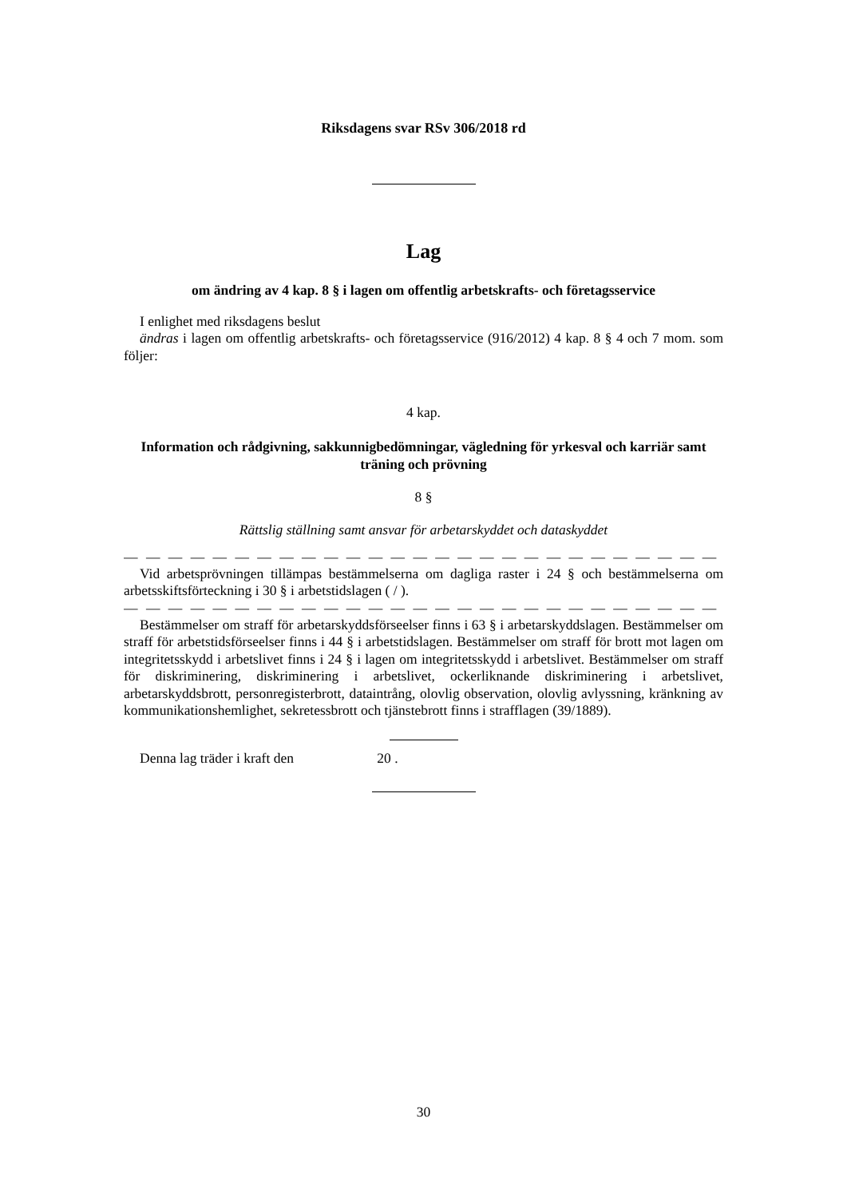Riksdagens svar RSv 306/2018 rd
Lag
om ändring av 4 kap. 8 § i lagen om offentlig arbetskrafts- och företagsservice
I enlighet med riksdagens beslut
ändras i lagen om offentlig arbetskrafts- och företagsservice (916/2012) 4 kap. 8 § 4 och 7 mom. som följer:
4 kap.
Information och rådgivning, sakkunnigbedömningar, vägledning för yrkesval och karriär samt träning och prövning
8 §
Rättslig ställning samt ansvar för arbetarskyddet och dataskyddet
— — — — — — — — — — — — — — — — — — — — — — — — — — — — — — — —
Vid arbetsprövningen tillämpas bestämmelserna om dagliga raster i 24 § och bestämmelserna om arbetsskiftsförteckning i 30 § i arbetstidslagen ( / ).
— — — — — — — — — — — — — — — — — — — — — — — — — — — — — — — —
Bestämmelser om straff för arbetarskyddsförseelser finns i 63 § i arbetarskyddslagen. Bestämmelser om straff för arbetstidsförseelser finns i 44 § i arbetstidslagen. Bestämmelser om straff för brott mot lagen om integritetsskydd i arbetslivet finns i 24 § i lagen om integritetsskydd i arbetslivet. Bestämmelser om straff för diskriminering, diskriminering i arbetslivet, ockerliknande diskriminering i arbetslivet, arbetarskyddsbrott, personregisterbrott, dataintrång, olovlig observation, olovlig avlyssning, kränkning av kommunikationshemlighet, sekretessbrott och tjänstebrott finns i strafflagen (39/1889).
Denna lag träder i kraft den 20 .
30